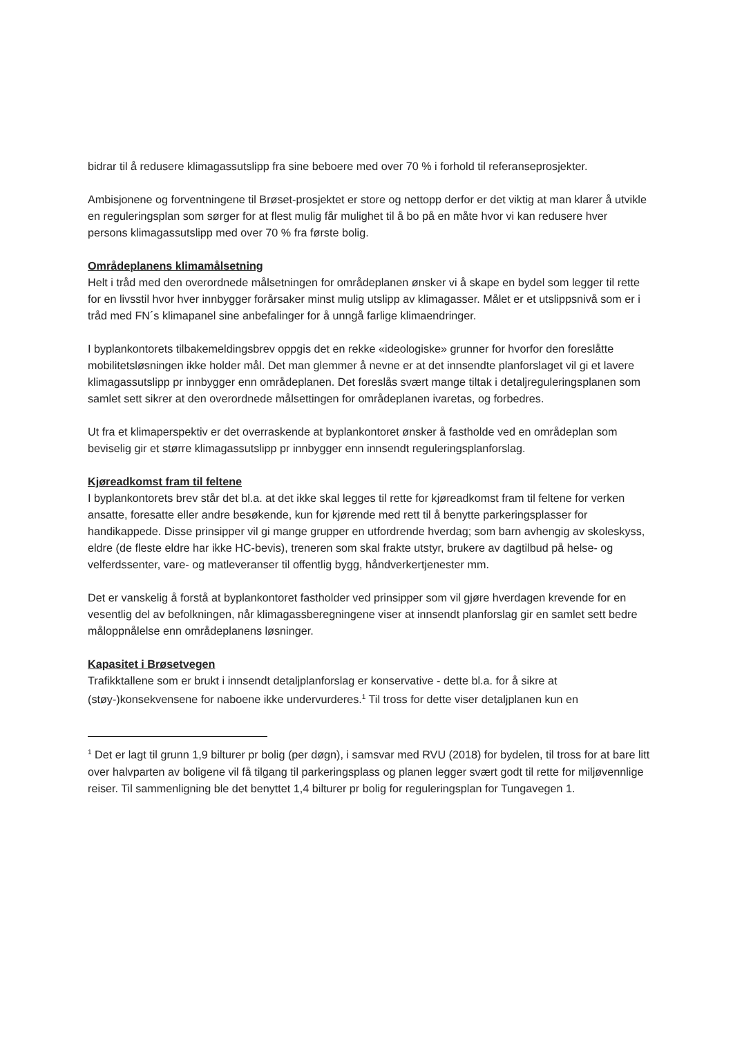bidrar til å redusere klimagassutslipp fra sine beboere med over 70 % i forhold til referanseprosjekter.
Ambisjonene og forventningene til Brøset-prosjektet er store og nettopp derfor er det viktig at man klarer å utvikle en reguleringsplan som sørger for at flest mulig får mulighet til å bo på en måte hvor vi kan redusere hver persons klimagassutslipp med over 70 % fra første bolig.
Områdeplanens klimamålsetning
Helt i tråd med den overordnede målsetningen for områdeplanen ønsker vi å skape en bydel som legger til rette for en livsstil hvor hver innbygger forårsaker minst mulig utslipp av klimagasser. Målet er et utslippsnivå som er i tråd med FN´s klimapanel sine anbefalinger for å unngå farlige klimaendringer.
I byplankontorets tilbakemeldingsbrev oppgis det en rekke «ideologiske» grunner for hvorfor den foreslåtte mobilitetsløsningen ikke holder mål. Det man glemmer å nevne er at det innsendte planforslaget vil gi et lavere klimagassutslipp pr innbygger enn områdeplanen. Det foreslås svært mange tiltak i detaljreguleringsplanen som samlet sett sikrer at den overordnede målsettingen for områdeplanen ivaretas, og forbedres.
Ut fra et klimaperspektiv er det overraskende at byplankontoret ønsker å fastholde ved en områdeplan som beviselig gir et større klimagassutslipp pr innbygger enn innsendt reguleringsplanforslag.
Kjøreadkomst fram til feltene
I byplankontorets brev står det bl.a. at det ikke skal legges til rette for kjøreadkomst fram til feltene for verken ansatte, foresatte eller andre besøkende, kun for kjørende med rett til å benytte parkeringsplasser for handikappede. Disse prinsipper vil gi mange grupper en utfordrende hverdag; som barn avhengig av skoleskyss, eldre (de fleste eldre har ikke HC-bevis), treneren som skal frakte utstyr, brukere av dagtilbud på helse- og velferdssenter, vare- og matleveranser til offentlig bygg, håndverkertjenester mm.
Det er vanskelig å forstå at byplankontoret fastholder ved prinsipper som vil gjøre hverdagen krevende for en vesentlig del av befolkningen, når klimagassberegningene viser at innsendt planforslag gir en samlet sett bedre måloppnålelse enn områdeplanens løsninger.
Kapasitet i Brøsetvegen
Trafikktallene som er brukt i innsendt detaljplanforslag er konservative - dette bl.a. for å sikre at (støy-)konsekvensene for naboene ikke undervurderes.<sup>1</sup> Til tross for dette viser detaljplanen kun en
<sup>1</sup> Det er lagt til grunn 1,9 bilturer pr bolig (per døgn), i samsvar med RVU (2018) for bydelen, til tross for at bare litt over halvparten av boligene vil få tilgang til parkeringsplass og planen legger svært godt til rette for miljøvennlige reiser. Til sammenligning ble det benyttet 1,4 bilturer pr bolig for reguleringsplan for Tungavegen 1.